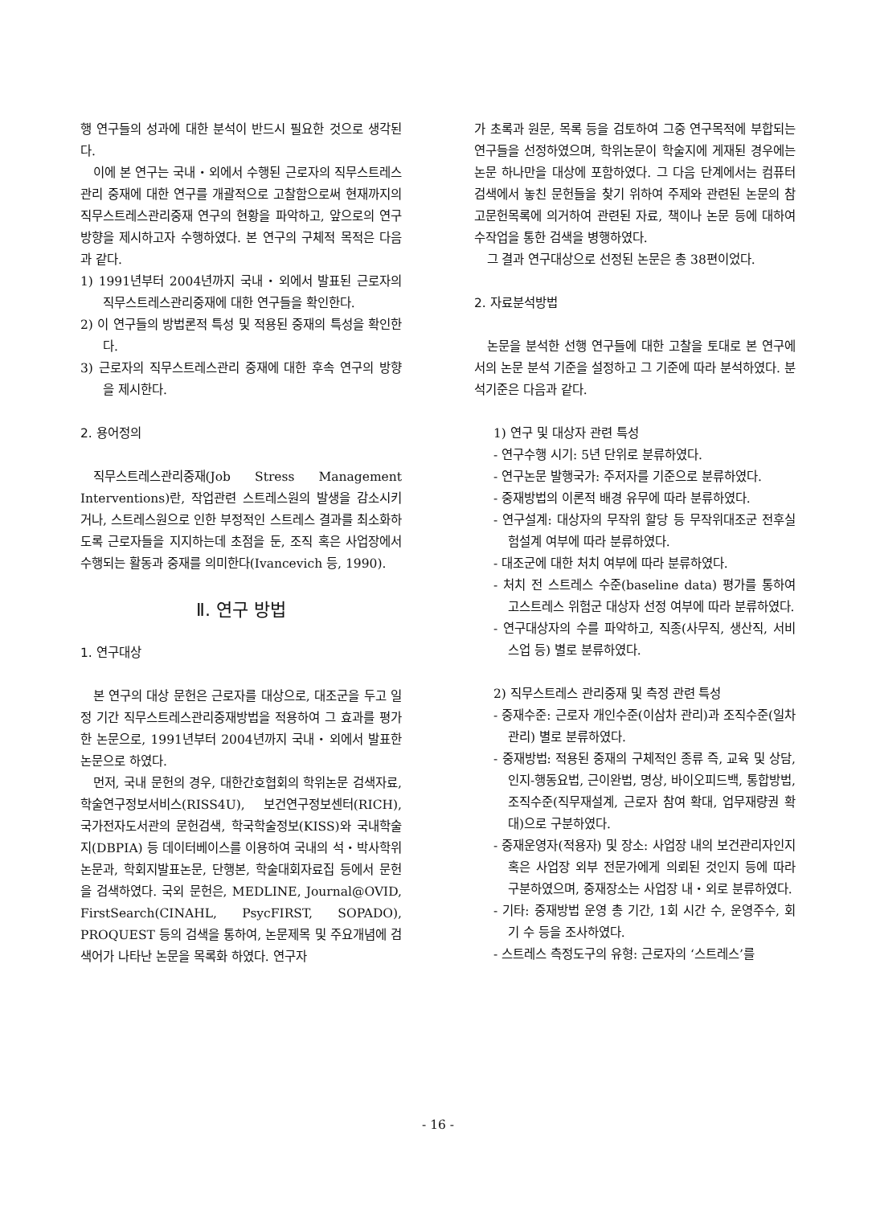행 연구들의 성과에 대한 분석이 반드시 필요한 것으로 생각된다.
이에 본 연구는 국내・외에서 수행된 근로자의 직무스트레스관리 중재에 대한 연구를 개괄적으로 고찰함으로써 현재까지의 직무스트레스관리중재 연구의 현황을 파악하고, 앞으로의 연구 방향을 제시하고자 수행하였다. 본 연구의 구체적 목적은 다음과 같다.
1) 1991년부터 2004년까지 국내・외에서 발표된 근로자의 직무스트레스관리중재에 대한 연구들을 확인한다.
2) 이 연구들의 방법론적 특성 및 적용된 중재의 특성을 확인한다.
3) 근로자의 직무스트레스관리 중재에 대한 후속 연구의 방향을 제시한다.
2. 용어정의
직무스트레스관리중재(Job Stress Management Interventions)란, 작업관련 스트레스원의 발생을 감소시키거나, 스트레스원으로 인한 부정적인 스트레스 결과를 최소화하도록 근로자들을 지지하는데 초점을 둔, 조직 혹은 사업장에서 수행되는 활동과 중재를 의미한다(Ivancevich 등, 1990).
Ⅱ. 연구 방법
1. 연구대상
본 연구의 대상 문헌은 근로자를 대상으로, 대조군을 두고 일정 기간 직무스트레스관리중재방법을 적용하여 그 효과를 평가한 논문으로, 1991년부터 2004년까지 국내・외에서 발표한 논문으로 하였다.
먼저, 국내 문헌의 경우, 대한간호협회의 학위논문 검색자료, 학술연구정보서비스(RISS4U), 보건연구정보센터(RICH), 국가전자도서관의 문헌검색, 학국학술정보(KISS)와 국내학술지(DBPIA) 등 데이터베이스를 이용하여 국내의 석・박사학위논문과, 학회지발표논문, 단행본, 학술대회자료집 등에서 문헌을 검색하였다. 국외 문헌은, MEDLINE, Journal@OVID, FirstSearch(CINAHL, PsycFIRST, SOPADO), PROQUEST 등의 검색을 통하여, 논문제목 및 주요개념에 검색어가 나타난 논문을 목록화 하였다. 연구자
가 초록과 원문, 목록 등을 검토하여 그중 연구목적에 부합되는 연구들을 선정하였으며, 학위논문이 학술지에 게재된 경우에는 논문 하나만을 대상에 포함하였다. 그 다음 단계에서는 컴퓨터 검색에서 놓친 문헌들을 찾기 위하여 주제와 관련된 논문의 참고문헌목록에 의거하여 관련된 자료, 책이나 논문 등에 대하여 수작업을 통한 검색을 병행하였다.
그 결과 연구대상으로 선정된 논문은 총 38편이었다.
2. 자료분석방법
논문을 분석한 선행 연구들에 대한 고찰을 토대로 본 연구에서의 논문 분석 기준을 설정하고 그 기준에 따라 분석하였다. 분석기준은 다음과 같다.
1) 연구 및 대상자 관련 특성
- 연구수행 시기: 5년 단위로 분류하였다.
- 연구논문 발행국가: 주저자를 기준으로 분류하였다.
- 중재방법의 이론적 배경 유무에 따라 분류하였다.
- 연구설계: 대상자의 무작위 할당 등 무작위대조군 전후실험설계 여부에 따라 분류하였다.
- 대조군에 대한 처치 여부에 따라 분류하였다.
- 처치 전 스트레스 수준(baseline data) 평가를 통하여 고스트레스 위험군 대상자 선정 여부에 따라 분류하였다.
- 연구대상자의 수를 파악하고, 직종(사무직, 생산직, 서비스업 등) 별로 분류하였다.
2) 직무스트레스 관리중재 및 측정 관련 특성
- 중재수준: 근로자 개인수준(이삼차 관리)과 조직수준(일차 관리) 별로 분류하였다.
- 중재방법: 적용된 중재의 구체적인 종류 즉, 교육 및 상담, 인지-행동요법, 근이완법, 명상, 바이오피드백, 통합방법, 조직수준(직무재설계, 근로자 참여 확대, 업무재량권 확대)으로 구분하였다.
- 중재운영자(적용자) 및 장소: 사업장 내의 보건관리자인지 혹은 사업장 외부 전문가에게 의뢰된 것인지 등에 따라 구분하였으며, 중재장소는 사업장 내・외로 분류하였다.
- 기타: 중재방법 운영 총 기간, 1회 시간 수, 운영주수, 회기 수 등을 조사하였다.
- 스트레스 측정도구의 유형: 근로자의 ‘스트레스’를
- 16 -